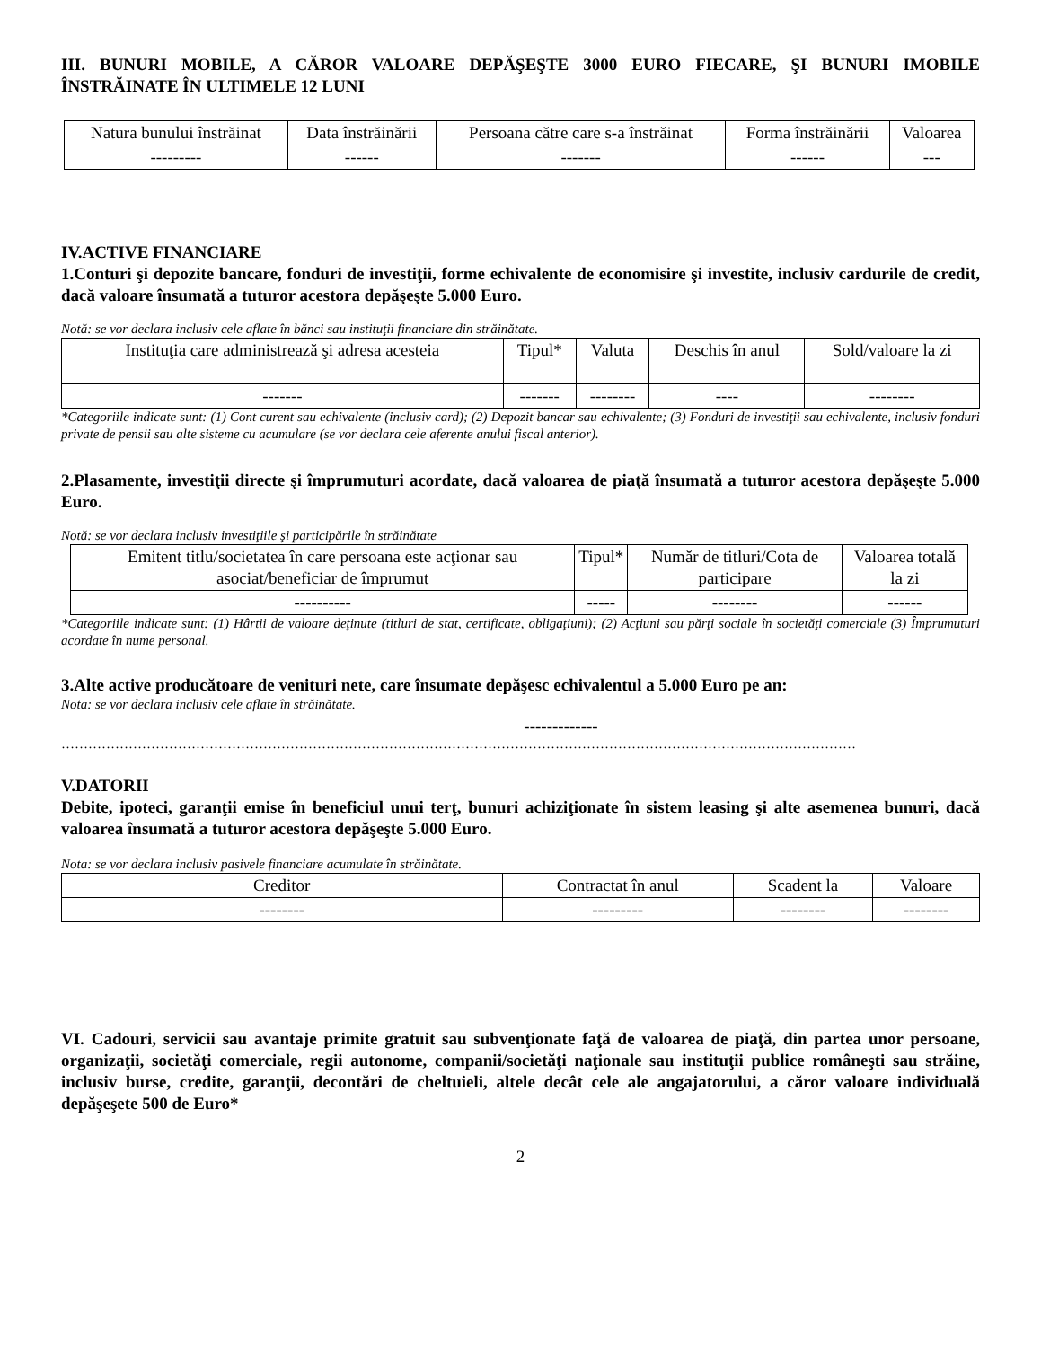III. BUNURI MOBILE, A CĂROR VALOARE DEPĂŞEŞTE 3000 EURO FIECARE, ŞI BUNURI IMOBILE ÎNSTRĂINATE ÎN ULTIMELE 12 LUNI
| Natura bunului înstrăinat | Data înstrăinării | Persoana către care s-a înstrăinat | Forma înstrăinării | Valoarea |
| --- | --- | --- | --- | --- |
| --------- | ------ | ------- | ------ | --- |
IV.ACTIVE FINANCIARE
1.Conturi şi depozite bancare, fonduri de investiţii, forme echivalente de economisire şi investite, inclusiv cardurile de credit, dacă valoare însumată a tuturor acestora depăşeşte 5.000 Euro.
Notă: se vor declara inclusiv cele aflate în bănci sau instituţii financiare din străinătate.
| Instituţia care administrează şi adresa acesteia | Tipul* | Valuta | Deschis în anul | Sold/valoare la zi |
| --- | --- | --- | --- | --- |
| ------- | ------- | -------- | ---- | -------- |
*Categoriile indicate sunt: (1) Cont curent sau echivalente (inclusiv card); (2) Depozit bancar sau echivalente; (3) Fonduri de investiţii sau echivalente, inclusiv fonduri private de pensii sau alte sisteme cu acumulare (se vor declara cele aferente anului fiscal anterior).
2.Plasamente, investiţii directe şi împrumuturi acordate, dacă valoarea de piaţă însumată a tuturor acestora depăşeşte 5.000 Euro.
Notă: se vor declara inclusiv investiţiile şi participările în străinătate
| Emitent titlu/societatea în care persoana este acţionar sau asociat/beneficiar de împrumut | Tipul* | Număr de titluri/Cota de participare | Valoarea totală la zi |
| --- | --- | --- | --- |
| ---------- | ----- | -------- | ------ |
*Categoriile indicate sunt: (1) Hârtii de valoare deţinute (titluri de stat, certificate, obligaţiuni); (2) Acţiuni sau părţi sociale în societăţi comerciale (3) Împrumuturi acordate în nume personal.
3.Alte active producătoare de venituri nete, care însumate depăşesc echivalentul a 5.000 Euro pe an:
Nota: se vor declara inclusiv cele aflate în străinătate.
-------------
……………………………………………………………………………………………………………………………………………………………
V.DATORII
Debite, ipoteci, garanţii emise în beneficiul unui terţ, bunuri achiziţionate în sistem leasing şi alte asemenea bunuri, dacă valoarea însumată a tuturor acestora depăşeşte 5.000 Euro.
Nota: se vor declara inclusiv pasivele financiare acumulate în străinătate.
| Creditor | Contractat în anul | Scadent la | Valoare |
| --- | --- | --- | --- |
| -------- | --------- | -------- | -------- |
VI. Cadouri, servicii sau avantaje primite gratuit sau subvenţionate faţă de valoarea de piaţă, din partea unor persoane, organizaţii, societăţi comerciale, regii autonome, companii/societăţi naţionale sau instituţii publice româneşti sau străine, inclusiv burse, credite, garanţii, decontări de cheltuieli, altele decât cele ale angajatorului, a căror valoare individuală depăşeşete 500 de Euro*
2